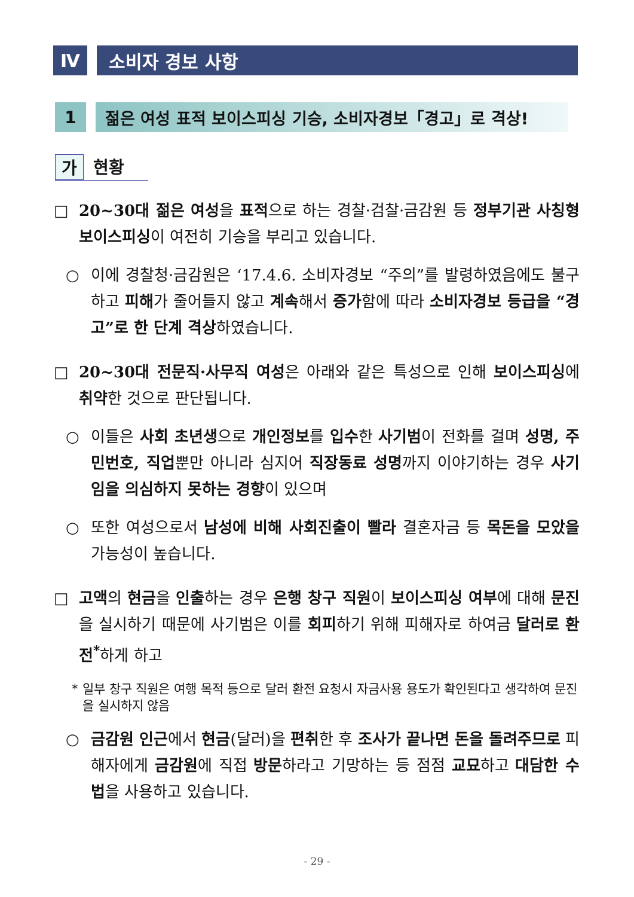Ⅳ 소비자 경보 사항
1 젊은 여성 표적 보이스피싱 기승, 소비자경보「경고」로 격상!
가 현황
□ 20~30대 젊은 여성을 표적으로 하는 경찰·검찰·금감원 등 정부기관 사칭형 보이스피싱이 여전히 기승을 부리고 있습니다.
○ 이에 경찰청·금감원은 ‘17.4.6. 소비자경보 “주의”를 발령하였음에도 불구하고 피해가 줄어들지 않고 계속해서 증가함에 따라 소비자경보 등급을 “경고”로 한 단계 격상하였습니다.
□ 20~30대 전문직·사무직 여성은 아래와 같은 특성으로 인해 보이스피싱에 취약한 것으로 판단됩니다.
○ 이들은 사회 초년생으로 개인정보를 입수한 사기범이 전화를 걸며 성명, 주민번호, 직업뿐만 아니라 심지어 직장동료 성명까지 이야기하는 경우 사기임을 의심하지 못하는 경향이 있으며
○ 또한 여성으로서 남성에 비해 사회진출이 빨라 결혼자금 등 목돈을 모았을 가능성이 높습니다.
□ 고액의 현금을 인출하는 경우 은행 창구 직원이 보이스피싱 여부에 대해 문진을 실시하기 때문에 사기범은 이를 회피하기 위해 피해자로 하여금 달러로 환전<sup>*</sup>하게 하고
* 일부 창구 직원은 여행 목적 등으로 달러 환전 요청시 자금사용 용도가 확인된다고 생각하여 문진을 실시하지 않음
○ 금감원 인근에서 현금(달러)을 편취한 후 조사가 끝나면 돈을 돌려주므로 피해자에게 금감원에 직접 방문하라고 기망하는 등 점점 교묘하고 대담한 수법을 사용하고 있습니다.
- 29 -